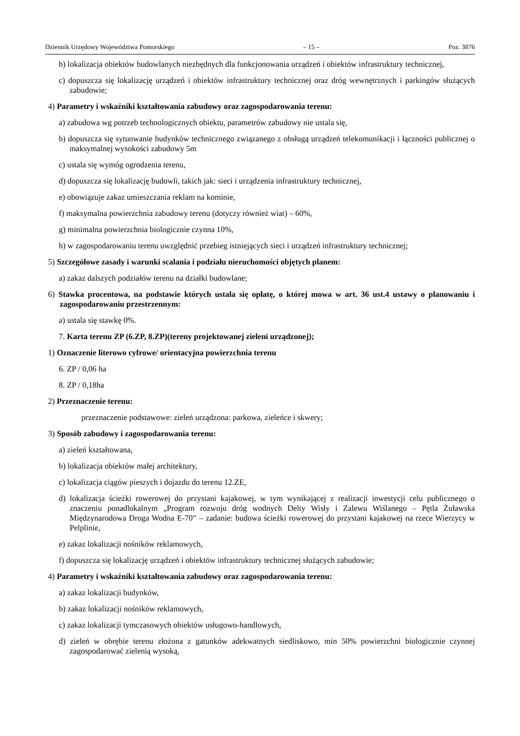Dziennik Urzędowy Województwa Pomorskiego – 15 – Poz. 3876
b) lokalizacja obiektów budowlanych niezbędnych dla funkcjonowania urządzeń i obiektów infrastruktury technicznej,
c) dopuszcza się lokalizację urządzeń i obiektów infrastruktury technicznej oraz dróg wewnętrznych i parkingów służących zabudowie;
4) Parametry i wskaźniki kształtowania zabudowy oraz zagospodarowania terenu:
a) zabudowa wg potrzeb technologicznych obiektu, parametrów zabudowy nie ustala się,
b) dopuszcza się sytuowanie budynków technicznego związanego z obsługą urządzeń telekomunikacji i łączności publicznej o maksymalnej wysokości zabudowy 5m
c) ustala się wymóg ogrodzenia terenu,
d) dopuszcza się lokalizację budowli, takich jak: sieci i urządzenia infrastruktury technicznej,
e) obowiązuje zakaz umieszczania reklam na kominie,
f) maksymalna powierzchnia zabudowy terenu (dotyczy również wiat) – 60%,
g) minimalna powierzchnia biologicznie czynna 10%,
h) w zagospodarowaniu terenu uwzględnić przebieg istniejących sieci i urządzeń infrastruktury technicznej;
5) Szczegółowe zasady i warunki scalania i podziału nieruchomości objętych planem:
a) zakaz dalszych podziałów terenu na działki budowlane;
6) Stawka procentowa, na podstawie których ustala się opłatę, o której mowa w art. 36 ust.4 ustawy o planowaniu i zagospodarowaniu przestrzennym:
a) ustala się stawkę 0%.
7. Karta terenu ZP (6.ZP, 8.ZP)(tereny projektowanej zieleni urządzonej);
1) Oznaczenie literowo cyfrowe/ orientacyjna powierzchnia terenu
6. ZP / 0,06 ha
8. ZP / 0,18ha
2) Przeznaczenie terenu:
przeznaczenie podstawowe: zieleń urządzona: parkowa, zieleńce i skwery;
3) Sposób zabudowy i zagospodarowania terenu:
a) zieleń kształtowana,
b) lokalizacja obiektów małej architektury,
c) lokalizacja ciągów pieszych i dojazdu do terenu 12.ZE,
d) lokalizacja ścieżki rowerowej do przystani kajakowej, w tym wynikającej z realizacji inwestycji celu publicznego o znaczeniu ponadlokalnym „Program rozwoju dróg wodnych Delty Wisły i Zalewu Wiślanego – Pętla Żuławska Międzynarodowa Droga Wodna E-70” – zadanie: budowa ścieżki rowerowej do przystani kajakowej na rzece Wierzycy w Pelplinie,
e) zakaz lokalizacji nośników reklamowych,
f) dopuszcza się lokalizację urządzeń i obiektów infrastruktury technicznej służących zabudowie;
4) Parametry i wskaźniki kształtowania zabudowy oraz zagospodarowania terenu:
a) zakaz lokalizacji budynków,
b) zakaz lokalizacji nośników reklamowych,
c) zakaz lokalizacji tymczasowych obiektów usługowo-handlowych,
d) zieleń w obrębie terenu złożona z gatunków adekwatnych siedliskowo, min 50% powierzchni biologicznie czynnej zagospodarować zielenią wysoką,